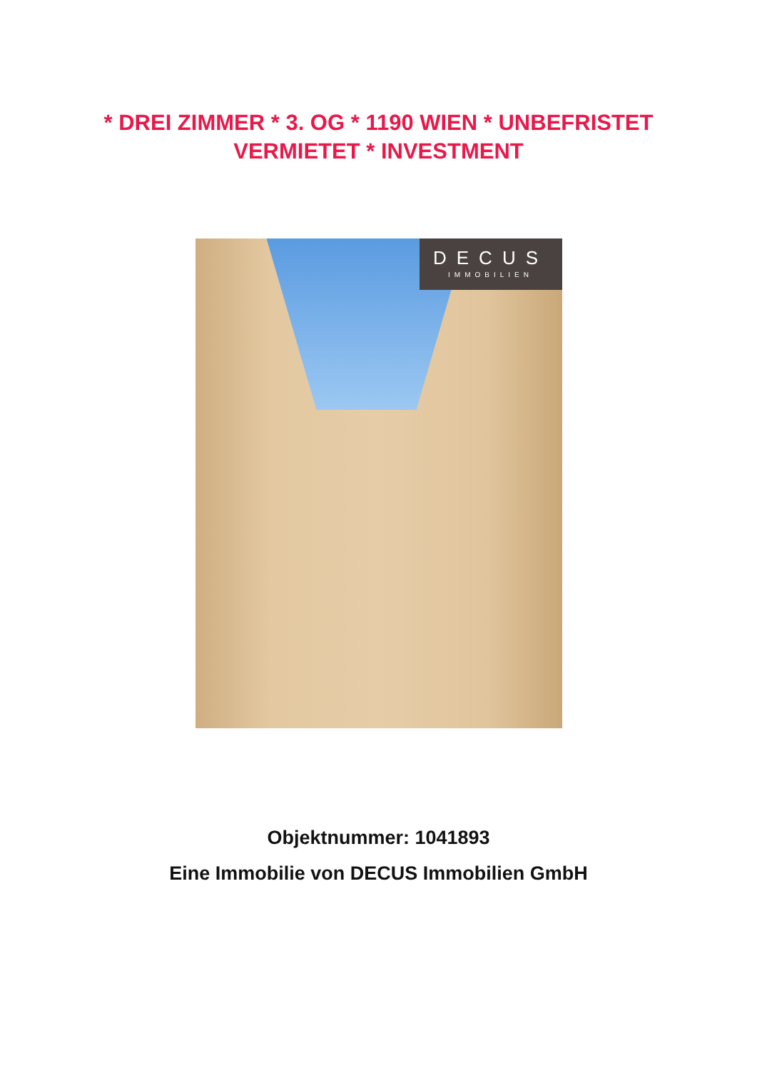* DREI ZIMMER * 3. OG * 1190 WIEN * UNBEFRISTET VERMIETET * INVESTMENT
DECUS
IMMOBILIEN
Objektnummer: 1041893
Eine Immobilie von DECUS Immobilien GmbH